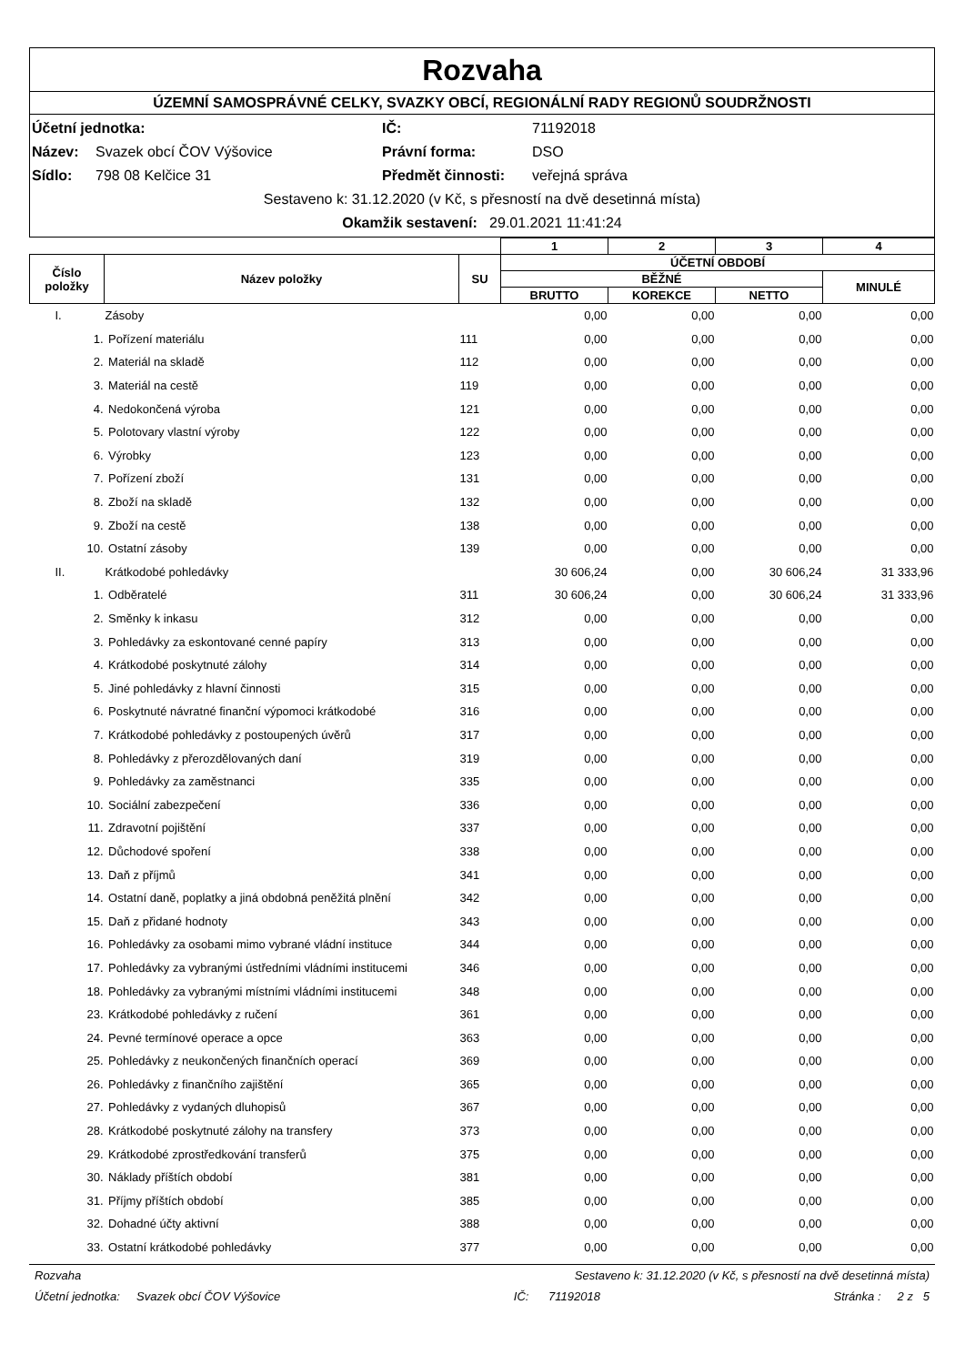Rozvaha
ÚZEMNÍ SAMOSPRÁVNÉ CELKY, SVAZKY OBCÍ, REGIONÁLNÍ RADY REGIONŮ SOUDRŽNOSTI
Účetní jednotka: IČ: 71192018
Název: Svazek obcí ČOV Výšovice Právní forma: DSO
Sídlo: 798 08 Kelčice 31 Předmět činnosti: veřejná správa
Sestaveno k: 31.12.2020 (v Kč, s přesností na dvě desetinná místa)
Okamžik sestavení: 29.01.2021 11:41:24
| | | | 1 | 2 | 3 | 4 |
| Číslo položky | Název položky | SU | ÚČETNÍ OBDOBÍ | | | |
| | | | BĚŽNÉ | | | MINULÉ |
| | | | BRUTTO | KOREKCE | NETTO | |
| I. | Zásoby | | 0,00 | 0,00 | 0,00 | 0,00 |
| 1. | Pořízení materiálu | 111 | 0,00 | 0,00 | 0,00 | 0,00 |
| 2. | Materiál na skladě | 112 | 0,00 | 0,00 | 0,00 | 0,00 |
| 3. | Materiál na cestě | 119 | 0,00 | 0,00 | 0,00 | 0,00 |
| 4. | Nedokončená výroba | 121 | 0,00 | 0,00 | 0,00 | 0,00 |
| 5. | Polotovary vlastní výroby | 122 | 0,00 | 0,00 | 0,00 | 0,00 |
| 6. | Výrobky | 123 | 0,00 | 0,00 | 0,00 | 0,00 |
| 7. | Pořízení zboží | 131 | 0,00 | 0,00 | 0,00 | 0,00 |
| 8. | Zboží na skladě | 132 | 0,00 | 0,00 | 0,00 | 0,00 |
| 9. | Zboží na cestě | 138 | 0,00 | 0,00 | 0,00 | 0,00 |
| 10. | Ostatní zásoby | 139 | 0,00 | 0,00 | 0,00 | 0,00 |
| II. | Krátkodobé pohledávky | | 30 606,24 | 0,00 | 30 606,24 | 31 333,96 |
| 1. | Odběratelé | 311 | 30 606,24 | 0,00 | 30 606,24 | 31 333,96 |
| 2. | Směnky k inkasu | 312 | 0,00 | 0,00 | 0,00 | 0,00 |
| 3. | Pohledávky za eskontované cenné papíry | 313 | 0,00 | 0,00 | 0,00 | 0,00 |
| 4. | Krátkodobé poskytnuté zálohy | 314 | 0,00 | 0,00 | 0,00 | 0,00 |
| 5. | Jiné pohledávky z hlavní činnosti | 315 | 0,00 | 0,00 | 0,00 | 0,00 |
| 6. | Poskytnuté návratné finanční výpomoci krátkodobé | 316 | 0,00 | 0,00 | 0,00 | 0,00 |
| 7. | Krátkodobé pohledávky z postoupených úvěrů | 317 | 0,00 | 0,00 | 0,00 | 0,00 |
| 8. | Pohledávky z přerozdělovaných daní | 319 | 0,00 | 0,00 | 0,00 | 0,00 |
| 9. | Pohledávky za zaměstnanci | 335 | 0,00 | 0,00 | 0,00 | 0,00 |
| 10. | Sociální zabezpečení | 336 | 0,00 | 0,00 | 0,00 | 0,00 |
| 11. | Zdravotní pojištění | 337 | 0,00 | 0,00 | 0,00 | 0,00 |
| 12. | Důchodové spoření | 338 | 0,00 | 0,00 | 0,00 | 0,00 |
| 13. | Daň z příjmů | 341 | 0,00 | 0,00 | 0,00 | 0,00 |
| 14. | Ostatní daně, poplatky a jiná obdobná peněžitá plnění | 342 | 0,00 | 0,00 | 0,00 | 0,00 |
| 15. | Daň z přidané hodnoty | 343 | 0,00 | 0,00 | 0,00 | 0,00 |
| 16. | Pohledávky za osobami mimo vybrané vládní instituce | 344 | 0,00 | 0,00 | 0,00 | 0,00 |
| 17. | Pohledávky za vybranými ústředními vládními institucemi | 346 | 0,00 | 0,00 | 0,00 | 0,00 |
| 18. | Pohledávky za vybranými místními vládními institucemi | 348 | 0,00 | 0,00 | 0,00 | 0,00 |
| 23. | Krátkodobé pohledávky z ručení | 361 | 0,00 | 0,00 | 0,00 | 0,00 |
| 24. | Pevné termínové operace a opce | 363 | 0,00 | 0,00 | 0,00 | 0,00 |
| 25. | Pohledávky z neukončených finančních operací | 369 | 0,00 | 0,00 | 0,00 | 0,00 |
| 26. | Pohledávky z finančního zajištění | 365 | 0,00 | 0,00 | 0,00 | 0,00 |
| 27. | Pohledávky z vydaných dluhopisů | 367 | 0,00 | 0,00 | 0,00 | 0,00 |
| 28. | Krátkodobé poskytnuté zálohy na transfery | 373 | 0,00 | 0,00 | 0,00 | 0,00 |
| 29. | Krátkodobé zprostředkování transferů | 375 | 0,00 | 0,00 | 0,00 | 0,00 |
| 30. | Náklady příštích období | 381 | 0,00 | 0,00 | 0,00 | 0,00 |
| 31. | Příjmy příštích období | 385 | 0,00 | 0,00 | 0,00 | 0,00 |
| 32. | Dohadné účty aktivní | 388 | 0,00 | 0,00 | 0,00 | 0,00 |
| 33. | Ostatní krátkodobé pohledávky | 377 | 0,00 | 0,00 | 0,00 | 0,00 |
Rozvaha Sestaveno k: 31.12.2020 (v Kč, s přesností na dvě desetinná místa)
Účetní jednotka: Svazek obcí ČOV Výšovice IČ: 71192018 Stránka : 2 z 5